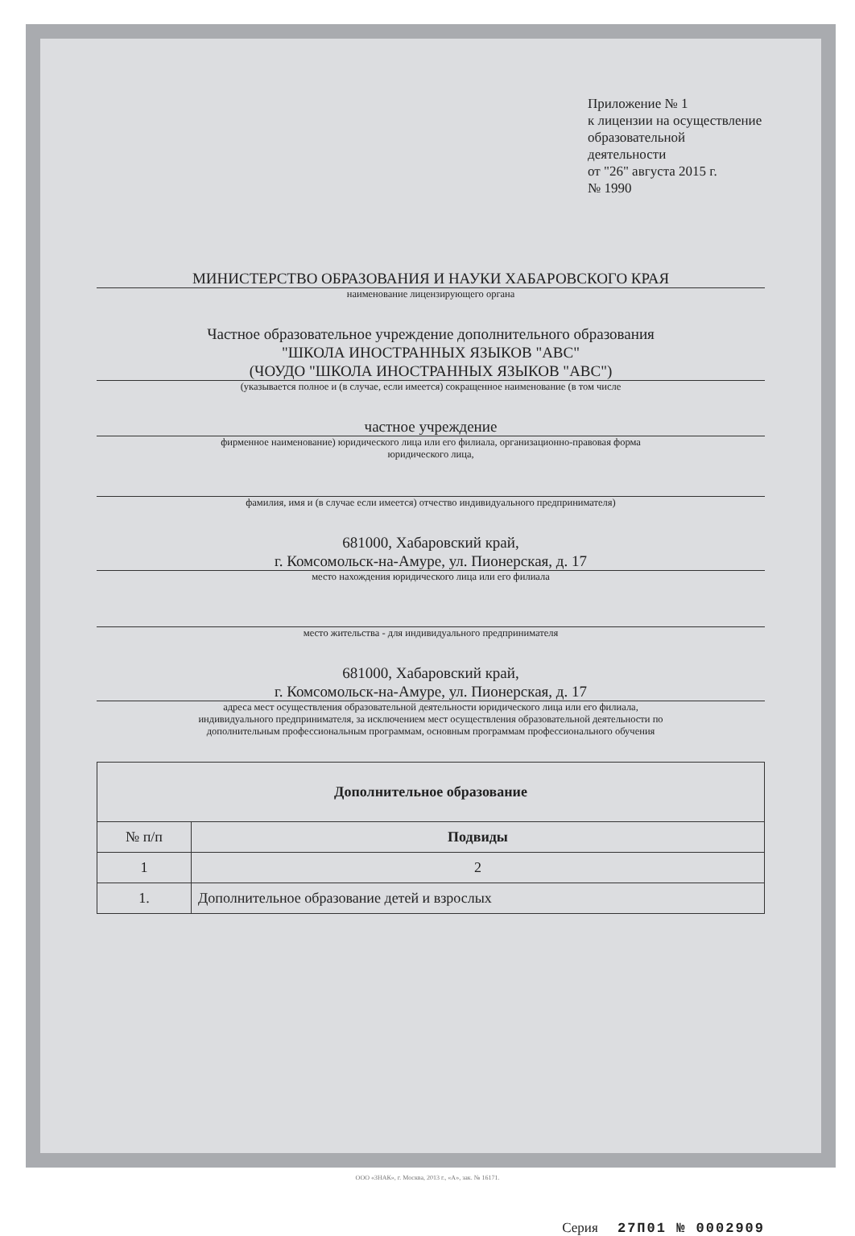Приложение № 1
к лицензии на осуществление
образовательной деятельности
от "26" августа 2015 г.
№ 1990
МИНИСТЕРСТВО ОБРАЗОВАНИЯ И НАУКИ ХАБАРОВСКОГО КРАЯ
наименование лицензирующего органа
Частное образовательное учреждение дополнительного образования
"ШКОЛА ИНОСТРАННЫХ ЯЗЫКОВ "АВС"
(ЧОУДО "ШКОЛА ИНОСТРАННЫХ ЯЗЫКОВ "АВС")
(указывается полное и (в случае, если имеется) сокращенное наименование (в том числе
частное учреждение
фирменное наименование) юридического лица или его филиала, организационно-правовая форма
юридического лица,
фамилия, имя и (в случае если имеется) отчество индивидуального предпринимателя)
681000, Хабаровский край,
г. Комсомольск-на-Амуре, ул. Пионерская, д. 17
место нахождения юридического лица или его филиала
место жительства - для индивидуального предпринимателя
681000, Хабаровский край,
г. Комсомольск-на-Амуре, ул. Пионерская, д. 17
адреса мест осуществления образовательной деятельности юридического лица или его филиала,
индивидуального предпринимателя, за исключением мест осуществления образовательной деятельности по
дополнительным профессиональным программам, основным программам профессионального обучения
| Дополнительное образование | |
| --- | --- |
| № п/п | Подвиды |
| 1 | 2 |
| 1. | Дополнительное образование детей и взрослых |
Серия 27П01 № 0002909
ООО «ЗНАК», г. Москва, 2013 г., «А», зак. № 16171.